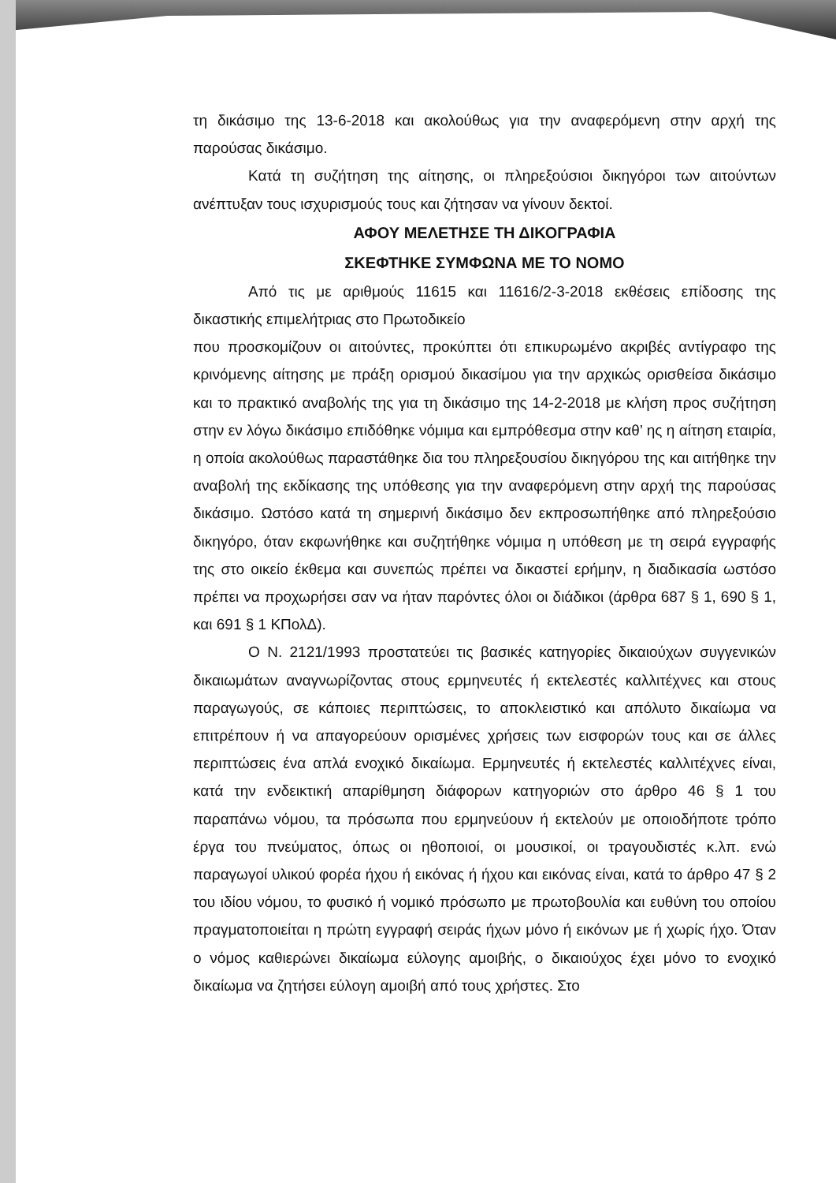τη δικάσιμο της 13-6-2018 και ακολούθως για την αναφερόμενη στην αρχή της παρούσας δικάσιμο.
Κατά τη συζήτηση της αίτησης, οι πληρεξούσιοι δικηγόροι των αιτούντων ανέπτυξαν τους ισχυρισμούς τους και ζήτησαν να γίνουν δεκτοί.
ΑΦΟΥ ΜΕΛΕΤΗΣΕ ΤΗ ΔΙΚΟΓΡΑΦΙΑ
ΣΚΕΦΤΗΚΕ ΣΥΜΦΩΝΑ ΜΕ ΤΟ ΝΟΜΟ
Από τις με αριθμούς 11615 και 11616/2-3-2018 εκθέσεις επίδοσης της δικαστικής επιμελήτριας στο Πρωτοδικείο
που προσκομίζουν οι αιτούντες, προκύπτει ότι επικυρωμένο ακριβές αντίγραφο της κρινόμενης αίτησης με πράξη ορισμού δικασίμου για την αρχικώς ορισθείσα δικάσιμο και το πρακτικό αναβολής της για τη δικάσιμο της 14-2-2018 με κλήση προς συζήτηση στην εν λόγω δικάσιμο επιδόθηκε νόμιμα και εμπρόθεσμα στην καθ’ ης η αίτηση εταιρία, η οποία ακολούθως παραστάθηκε δια του πληρεξουσίου δικηγόρου της και αιτήθηκε την αναβολή της εκδίκασης της υπόθεσης για την αναφερόμενη στην αρχή της παρούσας δικάσιμο. Ωστόσο κατά τη σημερινή δικάσιμο δεν εκπροσωπήθηκε από πληρεξούσιο δικηγόρο, όταν εκφωνήθηκε και συζητήθηκε νόμιμα η υπόθεση με τη σειρά εγγραφής της στο οικείο έκθεμα και συνεπώς πρέπει να δικαστεί ερήμην, η διαδικασία ωστόσο πρέπει να προχωρήσει σαν να ήταν παρόντες όλοι οι διάδικοι (άρθρα 687 § 1, 690 § 1, και 691 § 1 ΚΠολΔ).
Ο Ν. 2121/1993 προστατεύει τις βασικές κατηγορίες δικαιούχων συγγενικών δικαιωμάτων αναγνωρίζοντας στους ερμηνευτές ή εκτελεστές καλλιτέχνες και στους παραγωγούς, σε κάποιες περιπτώσεις, το αποκλειστικό και απόλυτο δικαίωμα να επιτρέπουν ή να απαγορεύουν ορισμένες χρήσεις των εισφορών τους και σε άλλες περιπτώσεις ένα απλά ενοχικό δικαίωμα. Ερμηνευτές ή εκτελεστές καλλιτέχνες είναι, κατά την ενδεικτική απαρίθμηση διάφορων κατηγοριών στο άρθρο 46 § 1 του παραπάνω νόμου, τα πρόσωπα που ερμηνεύουν ή εκτελούν με οποιοδήποτε τρόπο έργα του πνεύματος, όπως οι ηθοποιοί, οι μουσικοί, οι τραγουδιστές κ.λπ. ενώ παραγωγοί υλικού φορέα ήχου ή εικόνας ή ήχου και εικόνας είναι, κατά το άρθρο 47 § 2 του ιδίου νόμου, το φυσικό ή νομικό πρόσωπο με πρωτοβουλία και ευθύνη του οποίου πραγματοποιείται η πρώτη εγγραφή σειράς ήχων μόνο ή εικόνων με ή χωρίς ήχο. Όταν ο νόμος καθιερώνει δικαίωμα εύλογης αμοιβής, ο δικαιούχος έχει μόνο το ενοχικό δικαίωμα να ζητήσει εύλογη αμοιβή από τους χρήστες. Στο